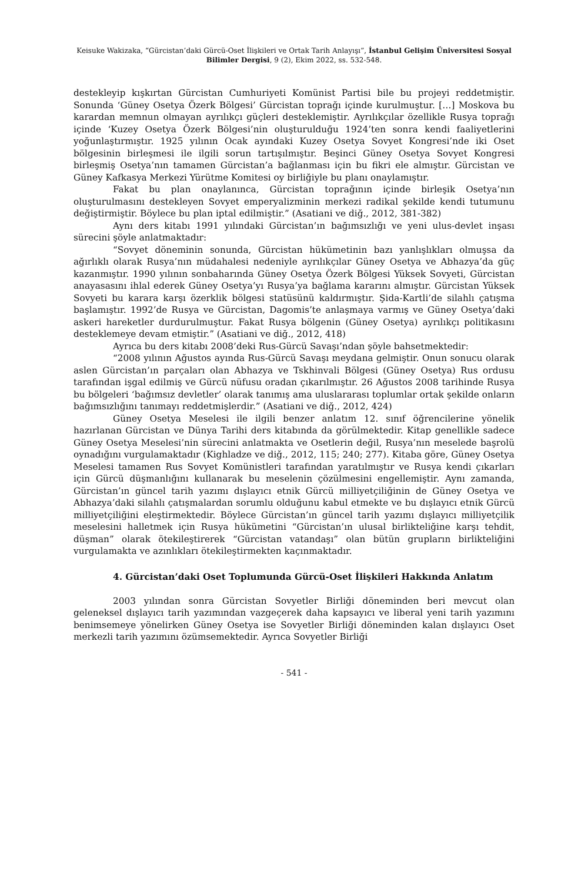Keisuke Wakizaka, “Gürcistan’daki Gürcü-Oset İlişkileri ve Ortak Tarih Anlayışı”, İstanbul Gelişim Üniversitesi Sosyal Bilimler Dergisi, 9 (2), Ekim 2022, ss. 532-548.
destekleyip kışkırtan Gürcistan Cumhuriyeti Komünist Partisi bile bu projeyi reddetmiştir. Sonunda ‘Güney Osetya Özerk Bölgesi’ Gürcistan toprağı içinde kurulmuştur. […] Moskova bu karardan memnun olmayan ayrılıkçı güçleri desteklemiştir. Ayrılıkçılar özellikle Rusya toprağı içinde ‘Kuzey Osetya Özerk Bölgesi’nin oluşturulduğu 1924’ten sonra kendi faaliyetlerini yoğunlaştırmıştır. 1925 yılının Ocak ayındaki Kuzey Osetya Sovyet Kongresi’nde iki Oset bölgesinin birleşmesi ile ilgili sorun tartışılmıştır. Beşinci Güney Osetya Sovyet Kongresi birleşmiş Osetya’nın tamamen Gürcistan’a bağlanması için bu fikri ele almıştır. Gürcistan ve Güney Kafkasya Merkezi Yürütme Komitesi oy birliğiyle bu planı onaylamıştır.
Fakat bu plan onaylanınca, Gürcistan toprağının içinde birleşik Osetya’nın oluşturulmasını destekleyen Sovyet emperyalizminin merkezi radikal şekilde kendi tutumunu değiştirmiştir. Böylece bu plan iptal edilmiştir.” (Asatiani ve diğ., 2012, 381-382)
Aynı ders kitabı 1991 yılındaki Gürcistan’ın bağımsızlığı ve yeni ulus-devlet inşası sürecini şöyle anlatmaktadır:
“Sovyet döneminin sonunda, Gürcistan hükümetinin bazı yanlışlıkları olmuşsa da ağırlıklı olarak Rusya’nın müdahalesi nedeniyle ayrılıkçılar Güney Osetya ve Abhazya’da güç kazanmıştır. 1990 yılının sonbaharında Güney Osetya Özerk Bölgesi Yüksek Sovyeti, Gürcistan anayasasını ihlal ederek Güney Osetya’yı Rusya’ya bağlama kararını almıştır. Gürcistan Yüksek Sovyeti bu karara karşı özerklik bölgesi statüsünü kaldırmıştır. Şida-Kartli’de silahlı çatışma başlamıştır. 1992’de Rusya ve Gürcistan, Dagomis’te anlaşmaya varmış ve Güney Osetya’daki askeri hareketler durdurulmuştur. Fakat Rusya bölgenin (Güney Osetya) ayrılıkçı politikasını desteklemeye devam etmiştir.” (Asatiani ve diğ., 2012, 418)
Ayrıca bu ders kitabı 2008’deki Rus-Gürcü Savaşı’ndan şöyle bahsetmektedir:
“2008 yılının Ağustos ayında Rus-Gürcü Savaşı meydana gelmiştir. Onun sonucu olarak aslen Gürcistan’ın parçaları olan Abhazya ve Tskhinvali Bölgesi (Güney Osetya) Rus ordusu tarafından işgal edilmiş ve Gürcü nüfusu oradan çıkarılmıştır. 26 Ağustos 2008 tarihinde Rusya bu bölgeleri ‘bağımsız devletler’ olarak tanımış ama uluslararası toplumlar ortak şekilde onların bağımsızlığını tanımayı reddetmişlerdir.” (Asatiani ve diğ., 2012, 424)
Güney Osetya Meselesi ile ilgili benzer anlatım 12. sınıf öğrencilerine yönelik hazırlanan Gürcistan ve Dünya Tarihi ders kitabında da görülmektedir. Kitap genellikle sadece Güney Osetya Meselesi’nin sürecini anlatmakta ve Osetlerin değil, Rusya’nın meselede başrolü oynadığını vurgulamaktadır (Kighladze ve diğ., 2012, 115; 240; 277). Kitaba göre, Güney Osetya Meselesi tamamen Rus Sovyet Komünistleri tarafından yaratılmıştır ve Rusya kendi çıkarları için Gürcü düşmanlığını kullanarak bu meselenin çözülmesini engellemiştir. Aynı zamanda, Gürcistan’ın güncel tarih yazımı dışlayıcı etnik Gürcü milliyetçiliğinin de Güney Osetya ve Abhazya’daki silahlı çatışmalardan sorumlu olduğunu kabul etmekte ve bu dışlayıcı etnik Gürcü milliyetçiliğini eleştirmektedir. Böylece Gürcistan’ın güncel tarih yazımı dışlayıcı milliyetçilik meselesini halletmek için Rusya hükümetini “Gürcistan’ın ulusal birlikteliğine karşı tehdit, düşman” olarak ötekileştirerek “Gürcistan vatandaşı” olan bütün grupların birlikteliğini vurgulamakta ve azınlıkları ötekileştirmekten kaçınmaktadır.
4. Gürcistan’daki Oset Toplumunda Gürcü-Oset İlişkileri Hakkında Anlatım
2003 yılından sonra Gürcistan Sovyetler Birliği döneminden beri mevcut olan geleneksel dışlayıcı tarih yazımından vazgeçerek daha kapsayıcı ve liberal yeni tarih yazımını benimsemeye yönelirken Güney Osetya ise Sovyetler Birliği döneminden kalan dışlayıcı Oset merkezli tarih yazımını özümsemektedir. Ayrıca Sovyetler Birliği
- 541 -